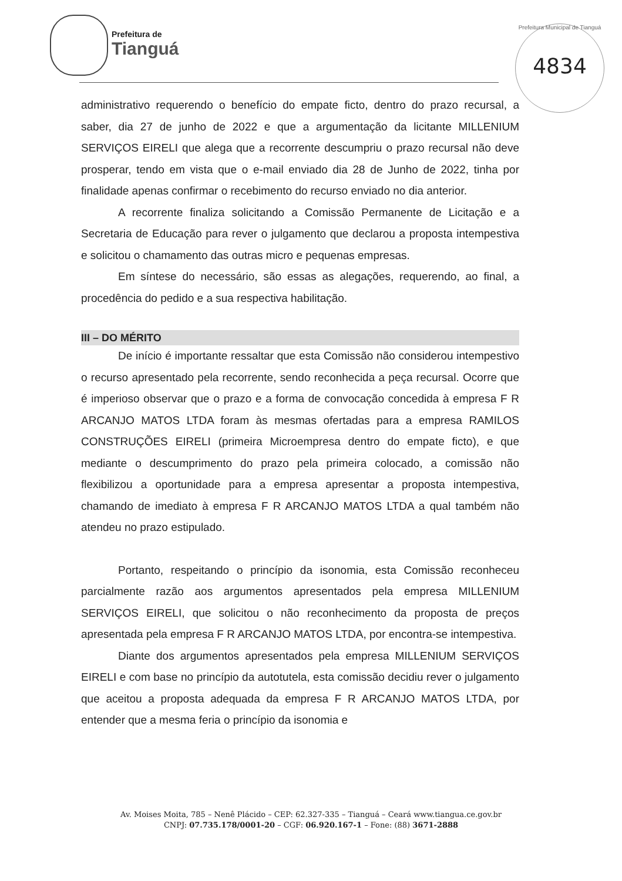Prefeitura de
Tianguá
Prefeitura Municipal de Tianguá
4834
administrativo requerendo o benefício do empate ficto, dentro do prazo recursal, a saber, dia 27 de junho de 2022 e que a argumentação da licitante MILLENIUM SERVIÇOS EIRELI que alega que a recorrente descumpriu o prazo recursal não deve prosperar, tendo em vista que o e-mail enviado dia 28 de Junho de 2022, tinha por finalidade apenas confirmar o recebimento do recurso enviado no dia anterior.
A recorrente finaliza solicitando a Comissão Permanente de Licitação e a Secretaria de Educação para rever o julgamento que declarou a proposta intempestiva e solicitou o chamamento das outras micro e pequenas empresas.
Em síntese do necessário, são essas as alegações, requerendo, ao final, a procedência do pedido e a sua respectiva habilitação.
III – DO MÉRITO
De início é importante ressaltar que esta Comissão não considerou intempestivo o recurso apresentado pela recorrente, sendo reconhecida a peça recursal. Ocorre que é imperioso observar que o prazo e a forma de convocação concedida à empresa F R ARCANJO MATOS LTDA foram às mesmas ofertadas para a empresa RAMILOS CONSTRUÇÕES EIRELI (primeira Microempresa dentro do empate ficto), e que mediante o descumprimento do prazo pela primeira colocado, a comissão não flexibilizou a oportunidade para a empresa apresentar a proposta intempestiva, chamando de imediato à empresa F R ARCANJO MATOS LTDA a qual também não atendeu no prazo estipulado.
Portanto, respeitando o princípio da isonomia, esta Comissão reconheceu parcialmente razão aos argumentos apresentados pela empresa MILLENIUM SERVIÇOS EIRELI, que solicitou o não reconhecimento da proposta de preços apresentada pela empresa F R ARCANJO MATOS LTDA, por encontra-se intempestiva.
Diante dos argumentos apresentados pela empresa MILLENIUM SERVIÇOS EIRELI e com base no princípio da autotutela, esta comissão decidiu rever o julgamento que aceitou a proposta adequada da empresa F R ARCANJO MATOS LTDA, por entender que a mesma feria o princípio da isonomia e
Av. Moises Moita, 785 – Nenê Plácido – CEP: 62.327-335 – Tianguá – Ceará www.tiangua.ce.gov.br
CNPJ: 07.735.178/0001-20 – CGF: 06.920.167-1 – Fone: (88) 3671-2888